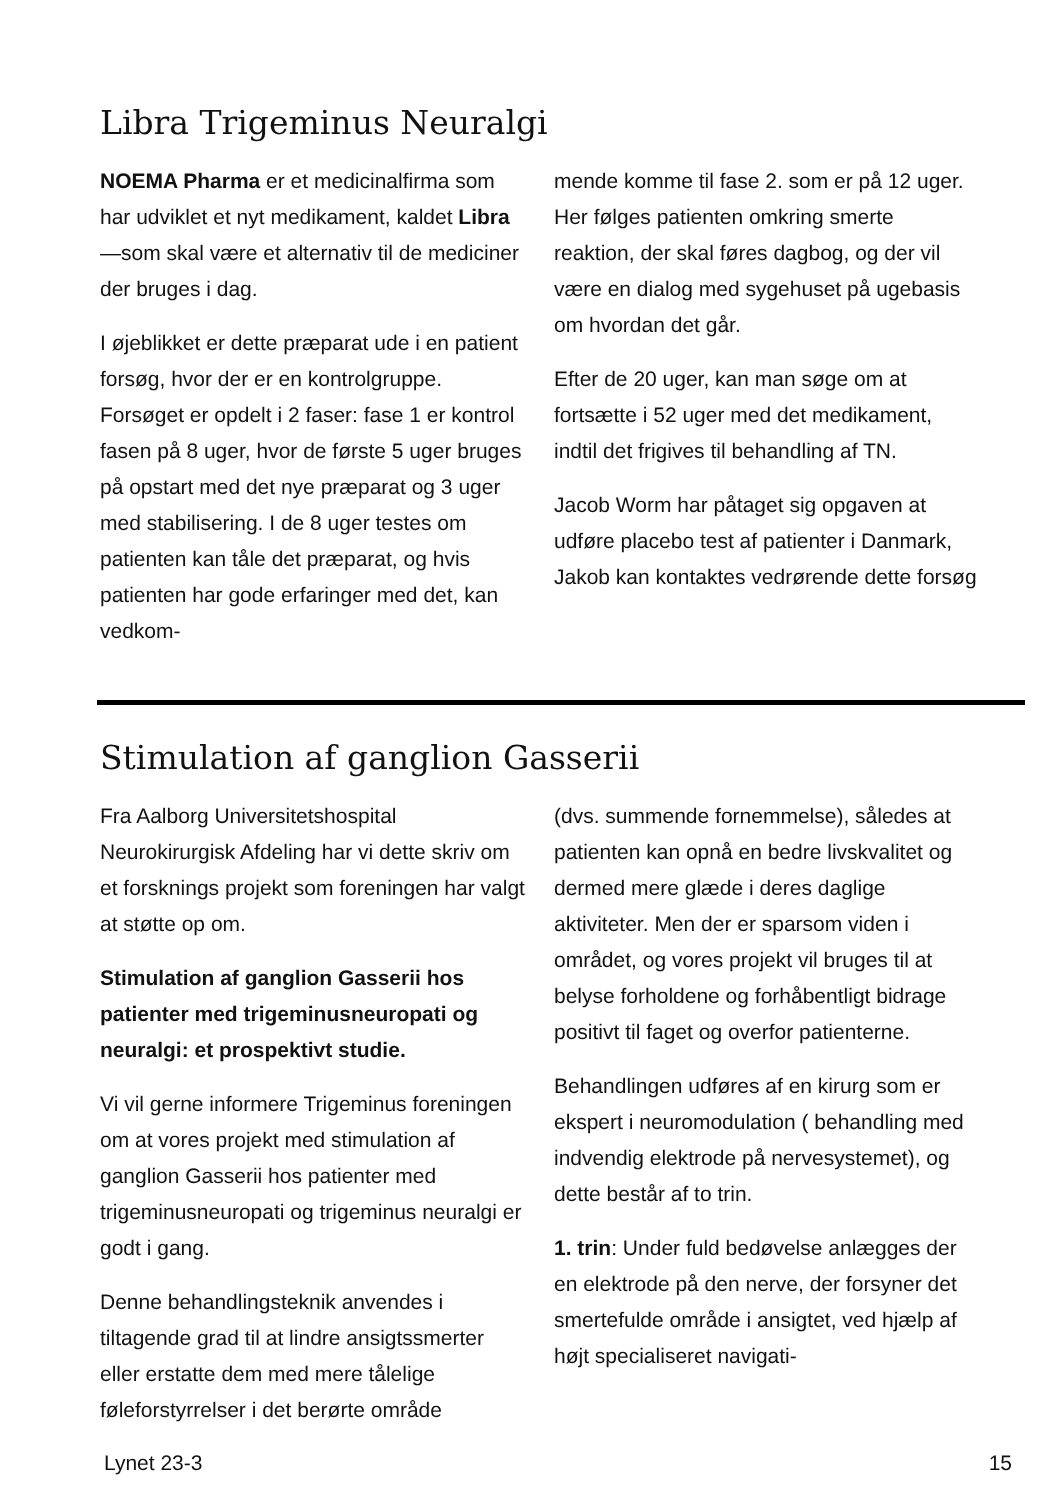Libra Trigeminus Neuralgi
NOEMA Pharma er et medicinalfirma som har udviklet et nyt medikament, kaldet Libra—som skal være et alternativ til de mediciner der bruges i dag.
I øjeblikket er dette præparat ude i en patient forsøg, hvor der er en kontrolgruppe. Forsøget er opdelt i 2 faser: fase 1 er kontrol fasen på 8 uger, hvor de første 5 uger bruges på opstart med det nye præparat og 3 uger med stabilisering. I de 8 uger testes om patienten kan tåle det præparat, og hvis patienten har gode erfaringer med det, kan vedkom-
mende komme til fase 2. som er på 12 uger. Her følges patienten omkring smerte reaktion, der skal føres dagbog, og der vil være en dialog med sygehuset på ugebasis om hvordan det går.
Efter de 20 uger, kan man søge om at fortsætte i 52 uger med det medikament, indtil det frigives til behandling af TN.
Jacob Worm har påtaget sig opgaven at udføre placebo test af patienter i Danmark, Jakob kan kontaktes vedrørende dette forsøg
Stimulation af ganglion Gasserii
Fra Aalborg Universitetshospital Neurokirurgisk Afdeling har vi dette skriv om et forsknings projekt som foreningen har valgt at støtte op om.
Stimulation af ganglion Gasserii hos patienter med trigeminusneuropati og neuralgi: et prospektivt studie.
Vi vil gerne informere Trigeminus foreningen om at vores projekt med stimulation af ganglion Gasserii hos patienter med trigeminusneuropati og trigeminus neuralgi er godt i gang.
Denne behandlingsteknik anvendes i tiltagende grad til at lindre ansigtssmerter eller erstatte dem med mere tålelige føleforstyrrelser i det berørte område
(dvs. summende fornemmelse), således at patienten kan opnå en bedre livskvalitet og dermed mere glæde i deres daglige aktiviteter. Men der er sparsom viden i området, og vores projekt vil bruges til at belyse forholdene og forhåbentligt bidrage positivt til faget og overfor patienterne.
Behandlingen udføres af en kirurg som er ekspert i neuromodulation ( behandling med indvendig elektrode på nervesystemet), og dette består af to trin.
1. trin: Under fuld bedøvelse anlægges der en elektrode på den nerve, der forsyner det smertefulde område i ansigtet, ved hjælp af højt specialiseret navigati-
Lynet 23-3 15